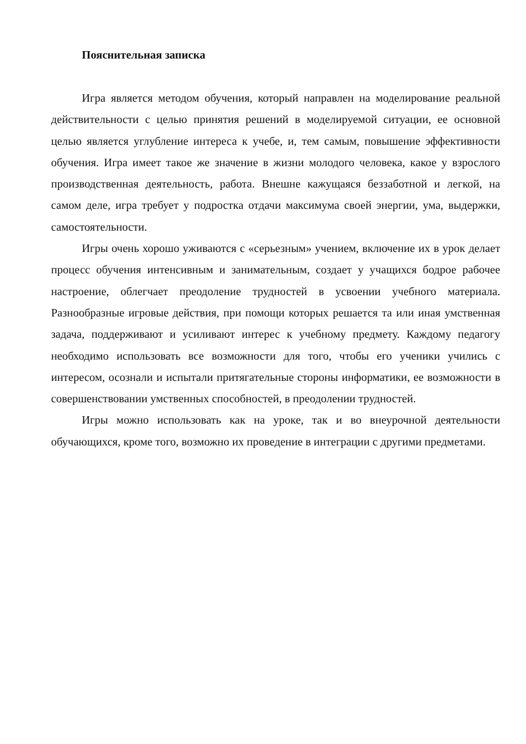Пояснительная записка
Игра является методом обучения, который направлен на моделирование реальной действительности с целью принятия решений в моделируемой ситуации, ее основной целью является углубление интереса к учебе, и, тем самым, повышение эффективности обучения. Игра имеет такое же значение в жизни молодого человека, какое у взрослого производственная деятельность, работа. Внешне кажущаяся беззаботной и легкой, на самом деле, игра требует у подростка отдачи максимума своей энергии, ума, выдержки, самостоятельности.
Игры очень хорошо уживаются с «серьезным» учением, включение их в урок делает процесс обучения интенсивным и занимательным, создает у учащихся бодрое рабочее настроение, облегчает преодоление трудностей в усвоении учебного материала. Разнообразные игровые действия, при помощи которых решается та или иная умственная задача, поддерживают и усиливают интерес к учебному предмету. Каждому педагогу необходимо использовать все возможности для того, чтобы его ученики учились с интересом, осознали и испытали притягательные стороны информатики, ее возможности в совершенствовании умственных способностей, в преодолении трудностей.
Игры можно использовать как на уроке, так и во внеурочной деятельности обучающихся, кроме того, возможно их проведение в интеграции с другими предметами.